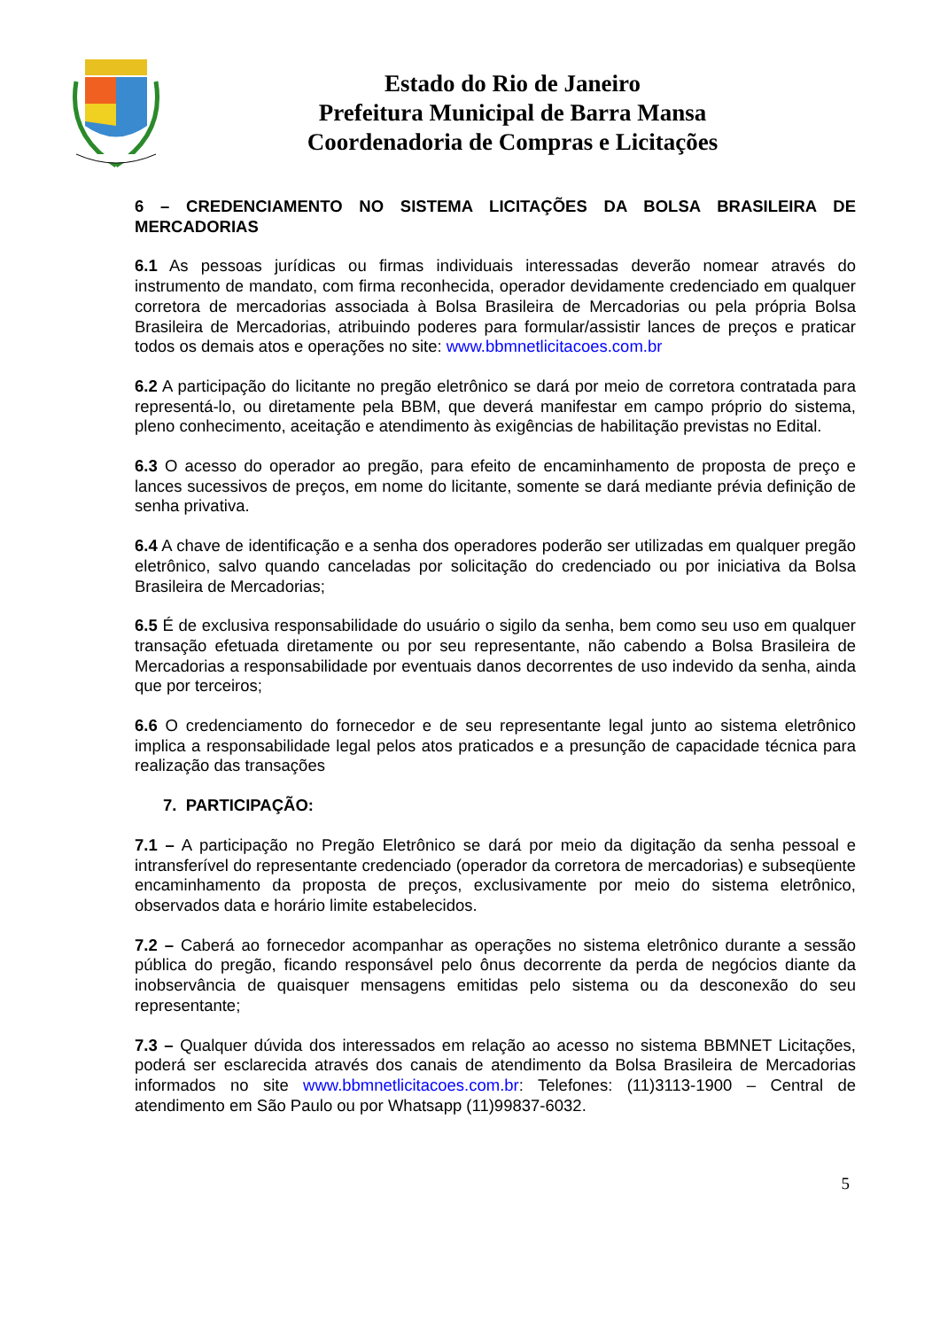Estado do Rio de Janeiro
Prefeitura Municipal de Barra Mansa
Coordenadoria de Compras e Licitações
6 – CREDENCIAMENTO NO SISTEMA LICITAÇÕES DA BOLSA BRASILEIRA DE MERCADORIAS
6.1 As pessoas jurídicas ou firmas individuais interessadas deverão nomear através do instrumento de mandato, com firma reconhecida, operador devidamente credenciado em qualquer corretora de mercadorias associada à Bolsa Brasileira de Mercadorias ou pela própria Bolsa Brasileira de Mercadorias, atribuindo poderes para formular/assistir lances de preços e praticar todos os demais atos e operações no site: www.bbmnetlicitacoes.com.br
6.2 A participação do licitante no pregão eletrônico se dará por meio de corretora contratada para representá-lo, ou diretamente pela BBM, que deverá manifestar em campo próprio do sistema, pleno conhecimento, aceitação e atendimento às exigências de habilitação previstas no Edital.
6.3 O acesso do operador ao pregão, para efeito de encaminhamento de proposta de preço e lances sucessivos de preços, em nome do licitante, somente se dará mediante prévia definição de senha privativa.
6.4 A chave de identificação e a senha dos operadores poderão ser utilizadas em qualquer pregão eletrônico, salvo quando canceladas por solicitação do credenciado ou por iniciativa da Bolsa Brasileira de Mercadorias;
6.5 É de exclusiva responsabilidade do usuário o sigilo da senha, bem como seu uso em qualquer transação efetuada diretamente ou por seu representante, não cabendo a Bolsa Brasileira de Mercadorias a responsabilidade por eventuais danos decorrentes de uso indevido da senha, ainda que por terceiros;
6.6 O credenciamento do fornecedor e de seu representante legal junto ao sistema eletrônico implica a responsabilidade legal pelos atos praticados e a presunção de capacidade técnica para realização das transações
7. PARTICIPAÇÃO:
7.1 – A participação no Pregão Eletrônico se dará por meio da digitação da senha pessoal e intransferível do representante credenciado (operador da corretora de mercadorias) e subseqüente encaminhamento da proposta de preços, exclusivamente por meio do sistema eletrônico, observados data e horário limite estabelecidos.
7.2 – Caberá ao fornecedor acompanhar as operações no sistema eletrônico durante a sessão pública do pregão, ficando responsável pelo ônus decorrente da perda de negócios diante da inobservância de quaisquer mensagens emitidas pelo sistema ou da desconexão do seu representante;
7.3 – Qualquer dúvida dos interessados em relação ao acesso no sistema BBMNET Licitações, poderá ser esclarecida através dos canais de atendimento da Bolsa Brasileira de Mercadorias informados no site www.bbmnetlicitacoes.com.br: Telefones: (11)3113-1900 – Central de atendimento em São Paulo ou por Whatsapp (11)99837-6032.
5